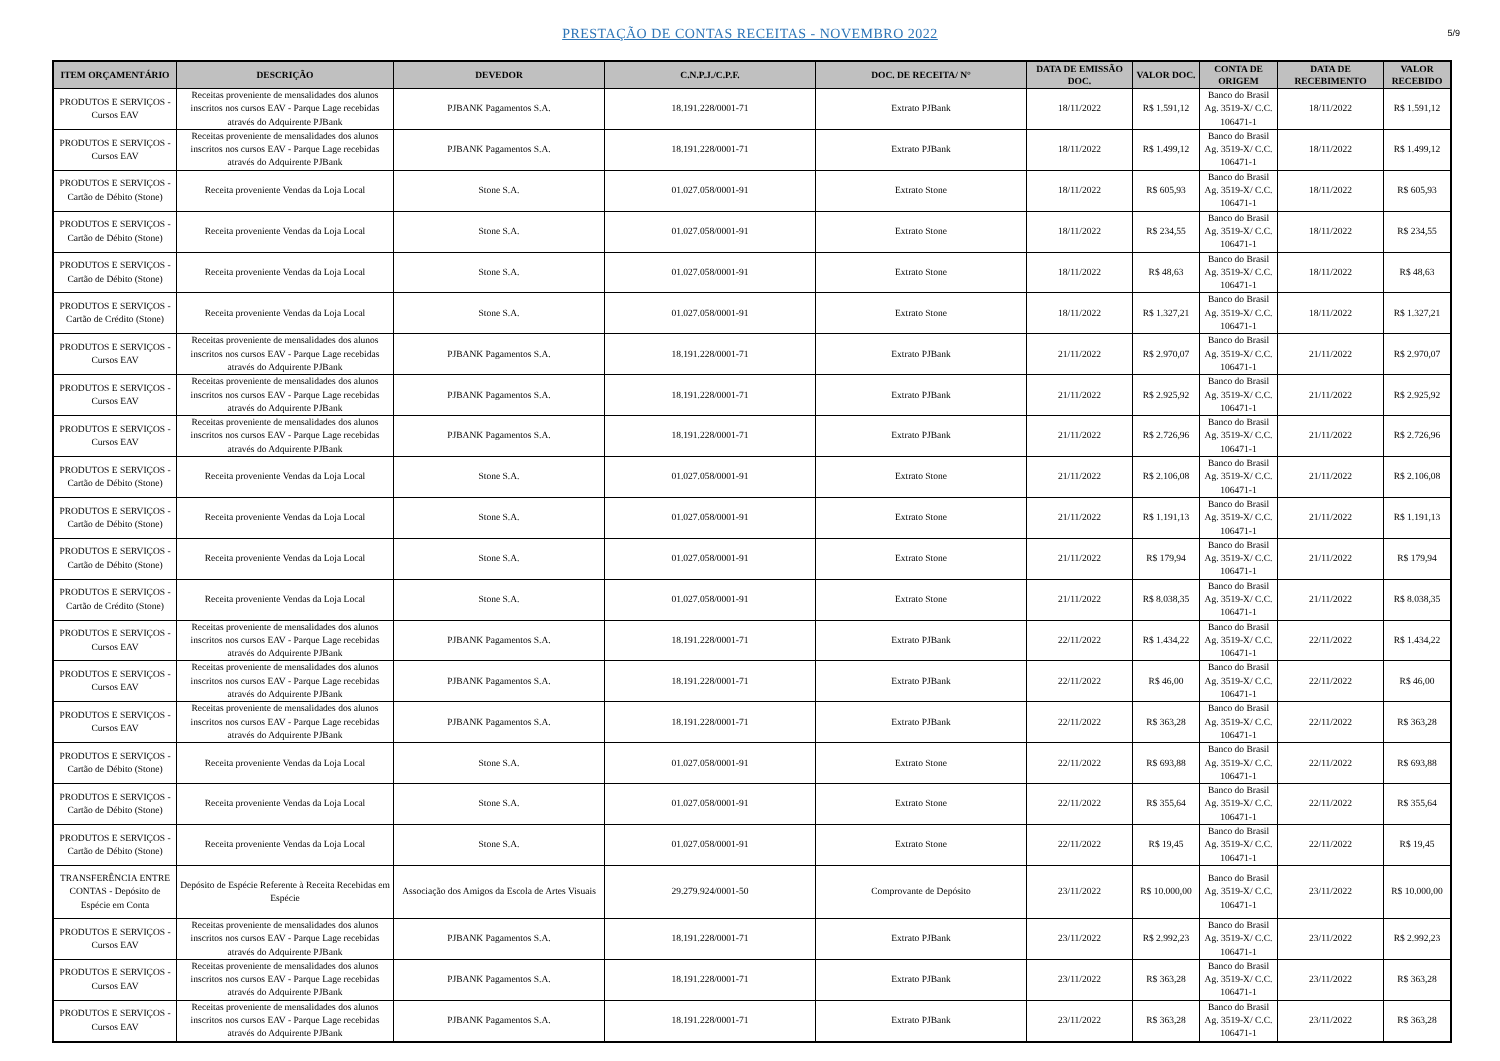PRESTAÇÃO DE CONTAS RECEITAS - NOVEMBRO 2022
5/9
| ITEM ORÇAMENTÁRIO | DESCRIÇÃO | DEVEDOR | C.N.P.J./C.P.F. | DOC. DE RECEITA/ N° | DATA DE EMISSÃO DOC. | VALOR DOC. | CONTA DE ORIGEM | DATA DE RECEBIMENTO | VALOR RECEBIDO |
| --- | --- | --- | --- | --- | --- | --- | --- | --- | --- |
| PRODUTOS E SERVIÇOS - Cursos EAV | Receitas proveniente de mensalidades dos alunos inscritos nos cursos EAV - Parque Lage recebidas através do Adquirente PJBank | PJBANK Pagamentos S.A. | 18.191.228/0001-71 | Extrato PJBank | 18/11/2022 | R$ 1.591,12 | Banco do Brasil Ag. 3519-X/ C.C. 106471-1 | 18/11/2022 | R$ 1.591,12 |
| PRODUTOS E SERVIÇOS - Cursos EAV | Receitas proveniente de mensalidades dos alunos inscritos nos cursos EAV - Parque Lage recebidas através do Adquirente PJBank | PJBANK Pagamentos S.A. | 18.191.228/0001-71 | Extrato PJBank | 18/11/2022 | R$ 1.499,12 | Banco do Brasil Ag. 3519-X/ C.C. 106471-1 | 18/11/2022 | R$ 1.499,12 |
| PRODUTOS E SERVIÇOS - Cartão de Débito (Stone) | Receita proveniente Vendas da Loja Local | Stone S.A. | 01.027.058/0001-91 | Extrato Stone | 18/11/2022 | R$ 605,93 | Banco do Brasil Ag. 3519-X/ C.C. 106471-1 | 18/11/2022 | R$ 605,93 |
| PRODUTOS E SERVIÇOS - Cartão de Débito (Stone) | Receita proveniente Vendas da Loja Local | Stone S.A. | 01.027.058/0001-91 | Extrato Stone | 18/11/2022 | R$ 234,55 | Banco do Brasil Ag. 3519-X/ C.C. 106471-1 | 18/11/2022 | R$ 234,55 |
| PRODUTOS E SERVIÇOS - Cartão de Débito (Stone) | Receita proveniente Vendas da Loja Local | Stone S.A. | 01.027.058/0001-91 | Extrato Stone | 18/11/2022 | R$ 48,63 | Banco do Brasil Ag. 3519-X/ C.C. 106471-1 | 18/11/2022 | R$ 48,63 |
| PRODUTOS E SERVIÇOS - Cartão de Crédito (Stone) | Receita proveniente Vendas da Loja Local | Stone S.A. | 01.027.058/0001-91 | Extrato Stone | 18/11/2022 | R$ 1.327,21 | Banco do Brasil Ag. 3519-X/ C.C. 106471-1 | 18/11/2022 | R$ 1.327,21 |
| PRODUTOS E SERVIÇOS - Cursos EAV | Receitas proveniente de mensalidades dos alunos inscritos nos cursos EAV - Parque Lage recebidas através do Adquirente PJBank | PJBANK Pagamentos S.A. | 18.191.228/0001-71 | Extrato PJBank | 21/11/2022 | R$ 2.970,07 | Banco do Brasil Ag. 3519-X/ C.C. 106471-1 | 21/11/2022 | R$ 2.970,07 |
| PRODUTOS E SERVIÇOS - Cursos EAV | Receitas proveniente de mensalidades dos alunos inscritos nos cursos EAV - Parque Lage recebidas através do Adquirente PJBank | PJBANK Pagamentos S.A. | 18.191.228/0001-71 | Extrato PJBank | 21/11/2022 | R$ 2.925,92 | Banco do Brasil Ag. 3519-X/ C.C. 106471-1 | 21/11/2022 | R$ 2.925,92 |
| PRODUTOS E SERVIÇOS - Cursos EAV | Receitas proveniente de mensalidades dos alunos inscritos nos cursos EAV - Parque Lage recebidas através do Adquirente PJBank | PJBANK Pagamentos S.A. | 18.191.228/0001-71 | Extrato PJBank | 21/11/2022 | R$ 2.726,96 | Banco do Brasil Ag. 3519-X/ C.C. 106471-1 | 21/11/2022 | R$ 2.726,96 |
| PRODUTOS E SERVIÇOS - Cartão de Débito (Stone) | Receita proveniente Vendas da Loja Local | Stone S.A. | 01.027.058/0001-91 | Extrato Stone | 21/11/2022 | R$ 2.106,08 | Banco do Brasil Ag. 3519-X/ C.C. 106471-1 | 21/11/2022 | R$ 2.106,08 |
| PRODUTOS E SERVIÇOS - Cartão de Débito (Stone) | Receita proveniente Vendas da Loja Local | Stone S.A. | 01.027.058/0001-91 | Extrato Stone | 21/11/2022 | R$ 1.191,13 | Banco do Brasil Ag. 3519-X/ C.C. 106471-1 | 21/11/2022 | R$ 1.191,13 |
| PRODUTOS E SERVIÇOS - Cartão de Débito (Stone) | Receita proveniente Vendas da Loja Local | Stone S.A. | 01.027.058/0001-91 | Extrato Stone | 21/11/2022 | R$ 179,94 | Banco do Brasil Ag. 3519-X/ C.C. 106471-1 | 21/11/2022 | R$ 179,94 |
| PRODUTOS E SERVIÇOS - Cartão de Crédito (Stone) | Receita proveniente Vendas da Loja Local | Stone S.A. | 01.027.058/0001-91 | Extrato Stone | 21/11/2022 | R$ 8.038,35 | Banco do Brasil Ag. 3519-X/ C.C. 106471-1 | 21/11/2022 | R$ 8.038,35 |
| PRODUTOS E SERVIÇOS - Cursos EAV | Receitas proveniente de mensalidades dos alunos inscritos nos cursos EAV - Parque Lage recebidas através do Adquirente PJBank | PJBANK Pagamentos S.A. | 18.191.228/0001-71 | Extrato PJBank | 22/11/2022 | R$ 1.434,22 | Banco do Brasil Ag. 3519-X/ C.C. 106471-1 | 22/11/2022 | R$ 1.434,22 |
| PRODUTOS E SERVIÇOS - Cursos EAV | Receitas proveniente de mensalidades dos alunos inscritos nos cursos EAV - Parque Lage recebidas através do Adquirente PJBank | PJBANK Pagamentos S.A. | 18.191.228/0001-71 | Extrato PJBank | 22/11/2022 | R$ 46,00 | Banco do Brasil Ag. 3519-X/ C.C. 106471-1 | 22/11/2022 | R$ 46,00 |
| PRODUTOS E SERVIÇOS - Cursos EAV | Receitas proveniente de mensalidades dos alunos inscritos nos cursos EAV - Parque Lage recebidas através do Adquirente PJBank | PJBANK Pagamentos S.A. | 18.191.228/0001-71 | Extrato PJBank | 22/11/2022 | R$ 363,28 | Banco do Brasil Ag. 3519-X/ C.C. 106471-1 | 22/11/2022 | R$ 363,28 |
| PRODUTOS E SERVIÇOS - Cartão de Débito (Stone) | Receita proveniente Vendas da Loja Local | Stone S.A. | 01.027.058/0001-91 | Extrato Stone | 22/11/2022 | R$ 693,88 | Banco do Brasil Ag. 3519-X/ C.C. 106471-1 | 22/11/2022 | R$ 693,88 |
| PRODUTOS E SERVIÇOS - Cartão de Débito (Stone) | Receita proveniente Vendas da Loja Local | Stone S.A. | 01.027.058/0001-91 | Extrato Stone | 22/11/2022 | R$ 355,64 | Banco do Brasil Ag. 3519-X/ C.C. 106471-1 | 22/11/2022 | R$ 355,64 |
| PRODUTOS E SERVIÇOS - Cartão de Débito (Stone) | Receita proveniente Vendas da Loja Local | Stone S.A. | 01.027.058/0001-91 | Extrato Stone | 22/11/2022 | R$ 19,45 | Banco do Brasil Ag. 3519-X/ C.C. 106471-1 | 22/11/2022 | R$ 19,45 |
| TRANSFERÊNCIA ENTRE CONTAS - Depósito de Espécie em Conta | Depósito de Espécie Referente à Receita Recebidas em Espécie | Associação dos Amigos da Escola de Artes Visuais | 29.279.924/0001-50 | Comprovante de Depósito | 23/11/2022 | R$ 10.000,00 | Banco do Brasil Ag. 3519-X/ C.C. 106471-1 | 23/11/2022 | R$ 10.000,00 |
| PRODUTOS E SERVIÇOS - Cursos EAV | Receitas proveniente de mensalidades dos alunos inscritos nos cursos EAV - Parque Lage recebidas através do Adquirente PJBank | PJBANK Pagamentos S.A. | 18.191.228/0001-71 | Extrato PJBank | 23/11/2022 | R$ 2.992,23 | Banco do Brasil Ag. 3519-X/ C.C. 106471-1 | 23/11/2022 | R$ 2.992,23 |
| PRODUTOS E SERVIÇOS - Cursos EAV | Receitas proveniente de mensalidades dos alunos inscritos nos cursos EAV - Parque Lage recebidas através do Adquirente PJBank | PJBANK Pagamentos S.A. | 18.191.228/0001-71 | Extrato PJBank | 23/11/2022 | R$ 363,28 | Banco do Brasil Ag. 3519-X/ C.C. 106471-1 | 23/11/2022 | R$ 363,28 |
| PRODUTOS E SERVIÇOS - Cursos EAV | Receitas proveniente de mensalidades dos alunos inscritos nos cursos EAV - Parque Lage recebidas através do Adquirente PJBank | PJBANK Pagamentos S.A. | 18.191.228/0001-71 | Extrato PJBank | 23/11/2022 | R$ 363,28 | Banco do Brasil Ag. 3519-X/ C.C. 106471-1 | 23/11/2022 | R$ 363,28 |